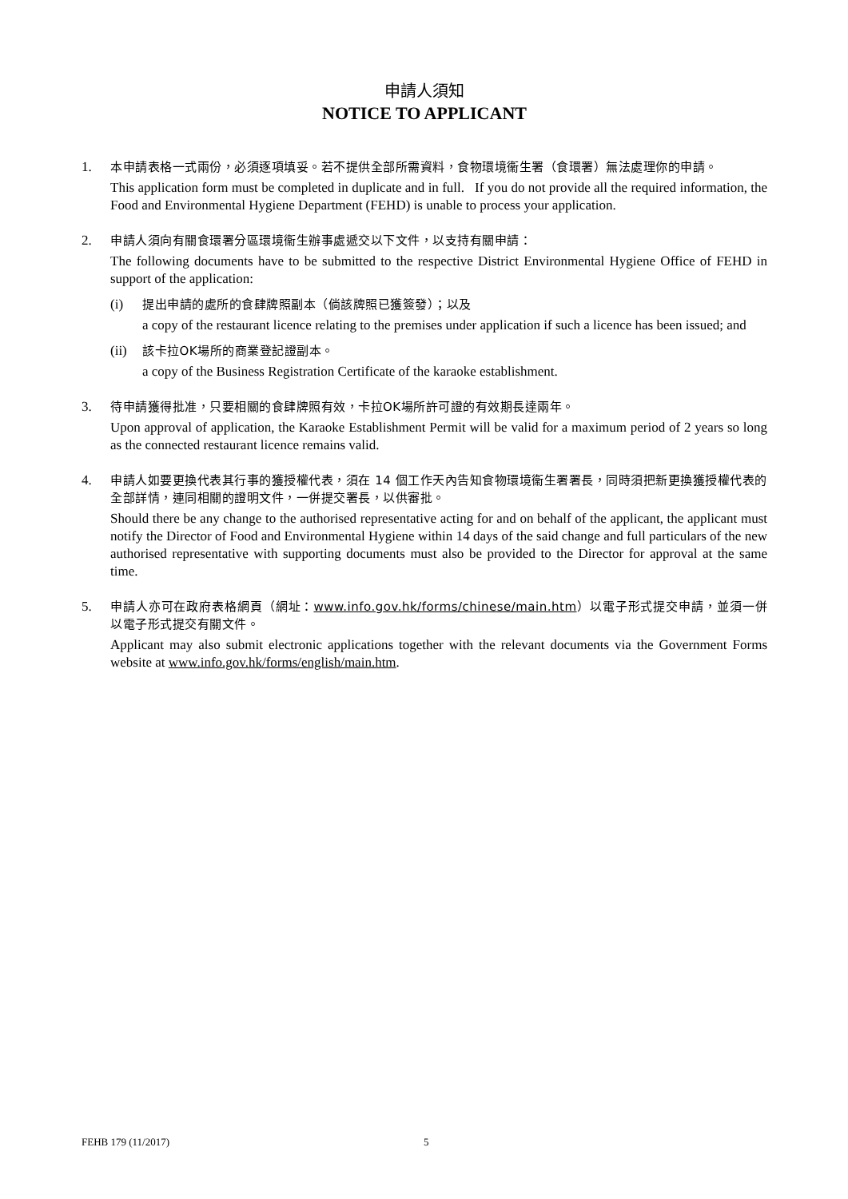申請人須知
NOTICE TO APPLICANT
1. 本申請表格一式兩份，必須逐項填妥。若不提供全部所需資料，食物環境衞生署（食環署）無法處理你的申請。
This application form must be completed in duplicate and in full. If you do not provide all the required information, the Food and Environmental Hygiene Department (FEHD) is unable to process your application.
2. 申請人須向有關食環署分區環境衞生辦事處遞交以下文件，以支持有關申請：
The following documents have to be submitted to the respective District Environmental Hygiene Office of FEHD in support of the application:
(i) 提出申請的處所的食肆牌照副本（倘該牌照已獲簽發）；以及
a copy of the restaurant licence relating to the premises under application if such a licence has been issued; and
(ii)
該卡拉OK場所的商業登記證副本。
a copy of the Business Registration Certificate of the karaoke establishment.
3. 待申請獲得批准，只要相關的食肆牌照有效，卡拉OK場所許可證的有效期長達兩年。
Upon approval of application, the Karaoke Establishment Permit will be valid for a maximum period of 2 years so long as the connected restaurant licence remains valid.
4. 申請人如要更換代表其行事的獲授權代表，須在 14 個工作天內告知食物環境衞生署署長，同時須把新更換獲授權代表的全部詳情，連同相關的證明文件，一併提交署長，以供審批。
Should there be any change to the authorised representative acting for and on behalf of the applicant, the applicant must notify the Director of Food and Environmental Hygiene within 14 days of the said change and full particulars of the new authorised representative with supporting documents must also be provided to the Director for approval at the same time.
5. 申請人亦可在政府表格網頁（網址：www.info.gov.hk/forms/chinese/main.htm）以電子形式提交申請，並須一併以電子形式提交有關文件。
Applicant may also submit electronic applications together with the relevant documents via the Government Forms website at www.info.gov.hk/forms/english/main.htm.
FEHB 179 (11/2017) 5